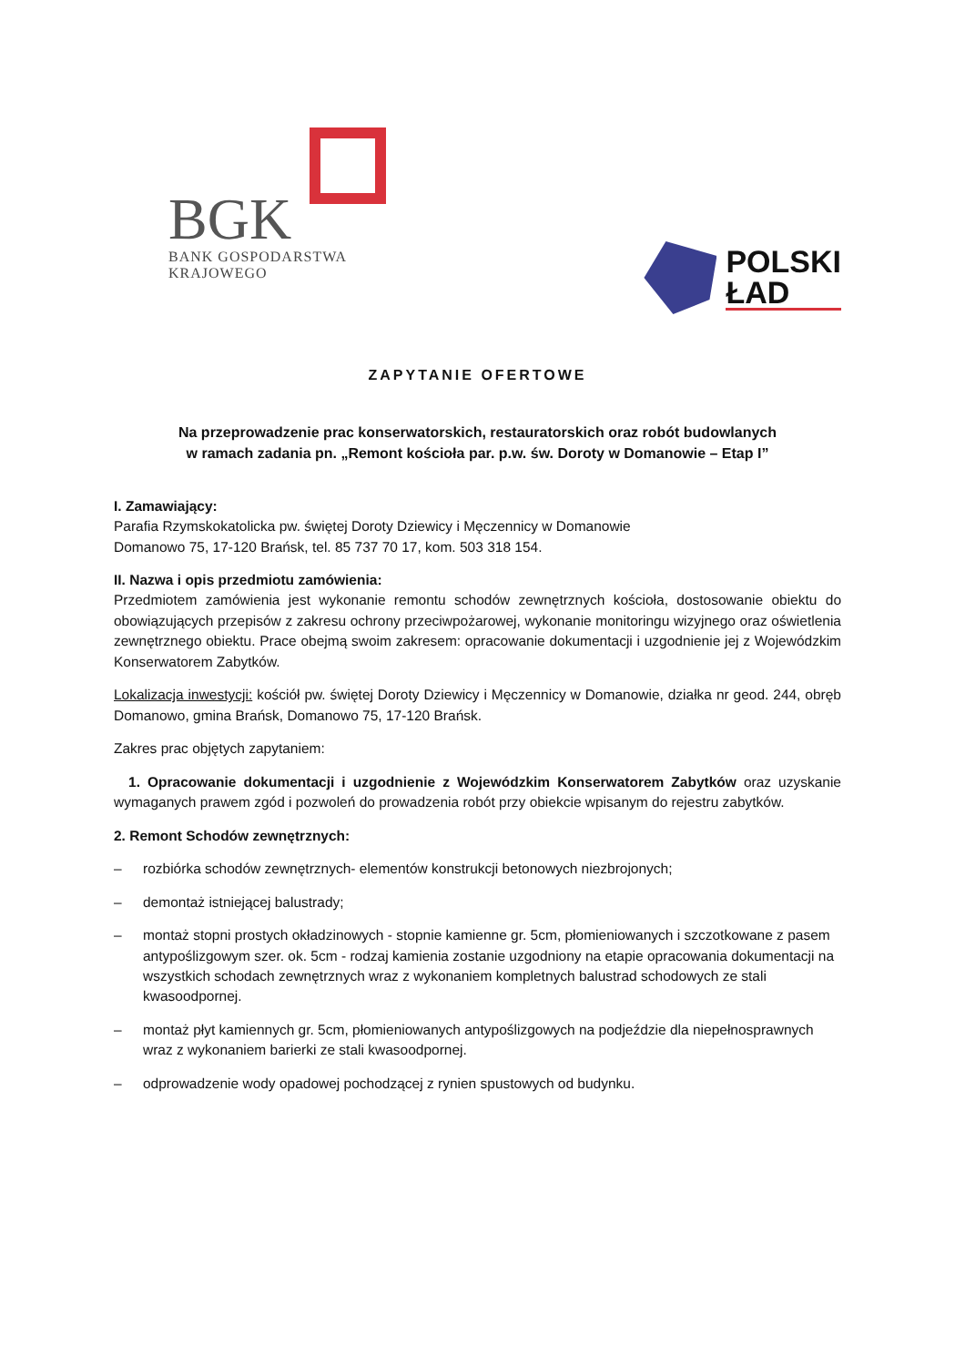BGK
BANK GOSPODARSTWA
KRAJOWEGO
POLSKI
ŁAD
ZAPYTANIE OFERTOWE
Na przeprowadzenie prac konserwatorskich, restauratorskich oraz robót budowlanych
w ramach zadania pn. „Remont kościoła par. p.w. św. Doroty w Domanowie – Etap I”
I. Zamawiający:
Parafia Rzymskokatolicka pw. świętej Doroty Dziewicy i Męczennicy w Domanowie
Domanowo 75, 17-120 Brańsk, tel. 85 737 70 17, kom. 503 318 154.
II. Nazwa i opis przedmiotu zamówienia:
Przedmiotem zamówienia jest wykonanie remontu schodów zewnętrznych kościoła, dostosowanie obiektu do obowiązujących przepisów z zakresu ochrony przeciwpożarowej, wykonanie monitoringu wizyjnego oraz oświetlenia zewnętrznego obiektu. Prace obejmą swoim zakresem: opracowanie dokumentacji i uzgodnienie jej z Wojewódzkim Konserwatorem Zabytków.
Lokalizacja inwestycji: kościół pw. świętej Doroty Dziewicy i Męczennicy w Domanowie, działka nr geod. 244, obręb Domanowo, gmina Brańsk, Domanowo 75, 17-120 Brańsk.
Zakres prac objętych zapytaniem:
1. Opracowanie dokumentacji i uzgodnienie z Wojewódzkim Konserwatorem Zabytków oraz uzyskanie wymaganych prawem zgód i pozwoleń do prowadzenia robót przy obiekcie wpisanym do rejestru zabytków.
2. Remont Schodów zewnętrznych:
– rozbiórka schodów zewnętrznych- elementów konstrukcji betonowych niezbrojonych;
– demontaż istniejącej balustrady;
– montaż stopni prostych okładzinowych - stopnie kamienne gr. 5cm, płomieniowanych i szczotkowane z pasem antypoślizgowym szer. ok. 5cm - rodzaj kamienia zostanie uzgodniony na etapie opracowania dokumentacji na wszystkich schodach zewnętrznych wraz z wykonaniem kompletnych balustrad schodowych ze stali kwasoodpornej.
– montaż płyt kamiennych gr. 5cm, płomieniowanych antypoślizgowych na podjeździe dla niepełnosprawnych wraz z wykonaniem barierki ze stali kwasoodpornej.
– odprowadzenie wody opadowej pochodzącej z rynien spustowych od budynku.